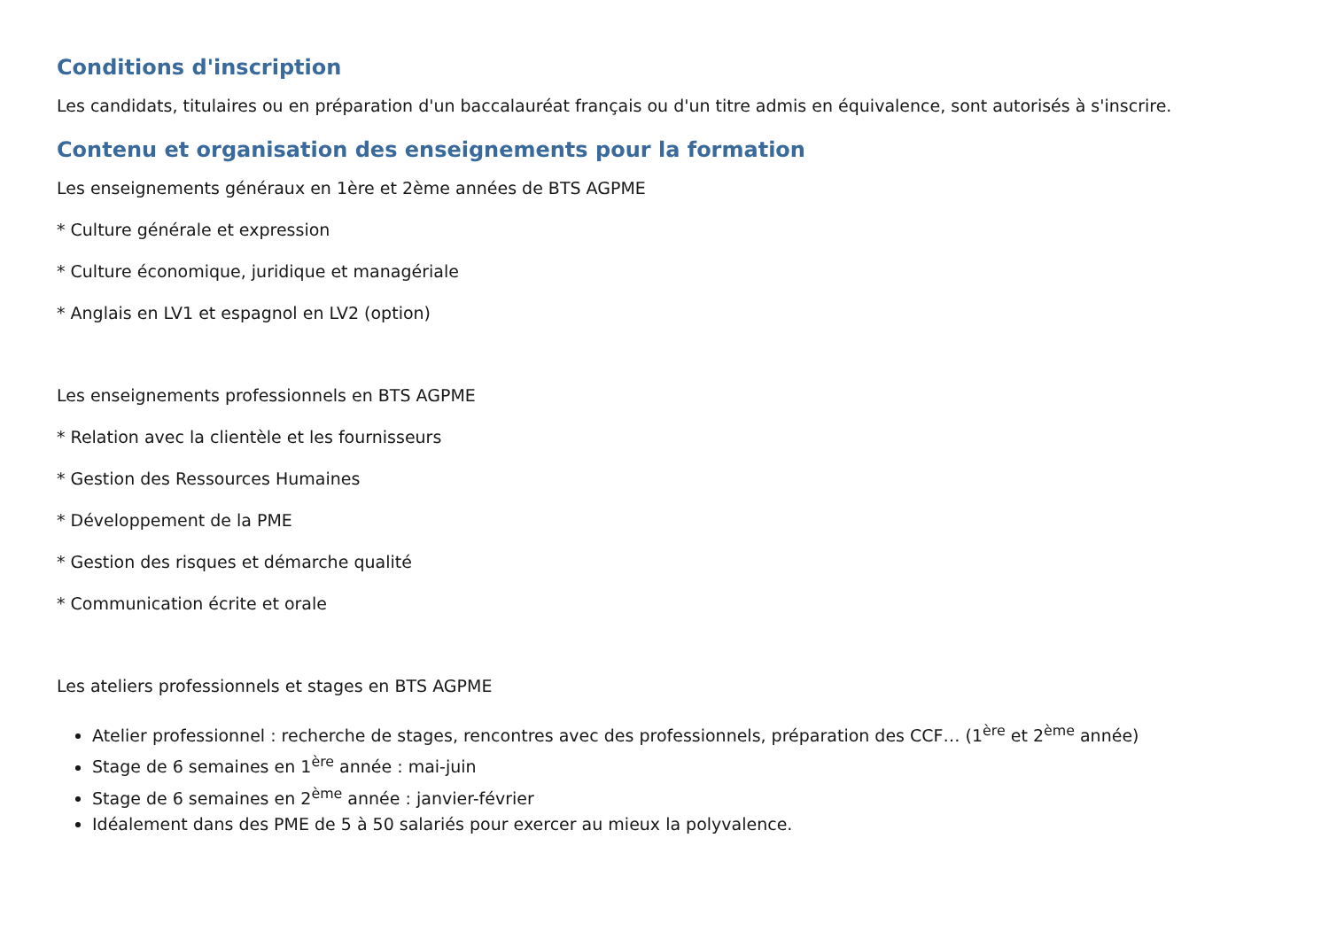Conditions d'inscription
Les candidats, titulaires ou en préparation d'un baccalauréat français ou d'un titre admis en équivalence, sont autorisés à s'inscrire.
Contenu et organisation des enseignements pour la formation
Les enseignements généraux en 1ère et 2ème années de BTS AGPME
* Culture générale et expression
* Culture économique, juridique et managériale
* Anglais en LV1 et espagnol en LV2 (option)
Les enseignements professionnels en BTS AGPME
* Relation avec la clientèle et les fournisseurs
* Gestion des Ressources Humaines
* Développement de la PME
* Gestion des risques et démarche qualité
* Communication écrite et orale
Les ateliers professionnels et stages en BTS AGPME
Atelier professionnel : recherche de stages, rencontres avec des professionnels, préparation des CCF… (1<sup>ère</sup> et 2<sup>ème</sup> année)
Stage de 6 semaines en 1<sup>ère</sup> année : mai-juin
Stage de 6 semaines en 2<sup>ème</sup> année : janvier-février
Idéalement dans des PME de 5 à 50 salariés pour exercer au mieux la polyvalence.